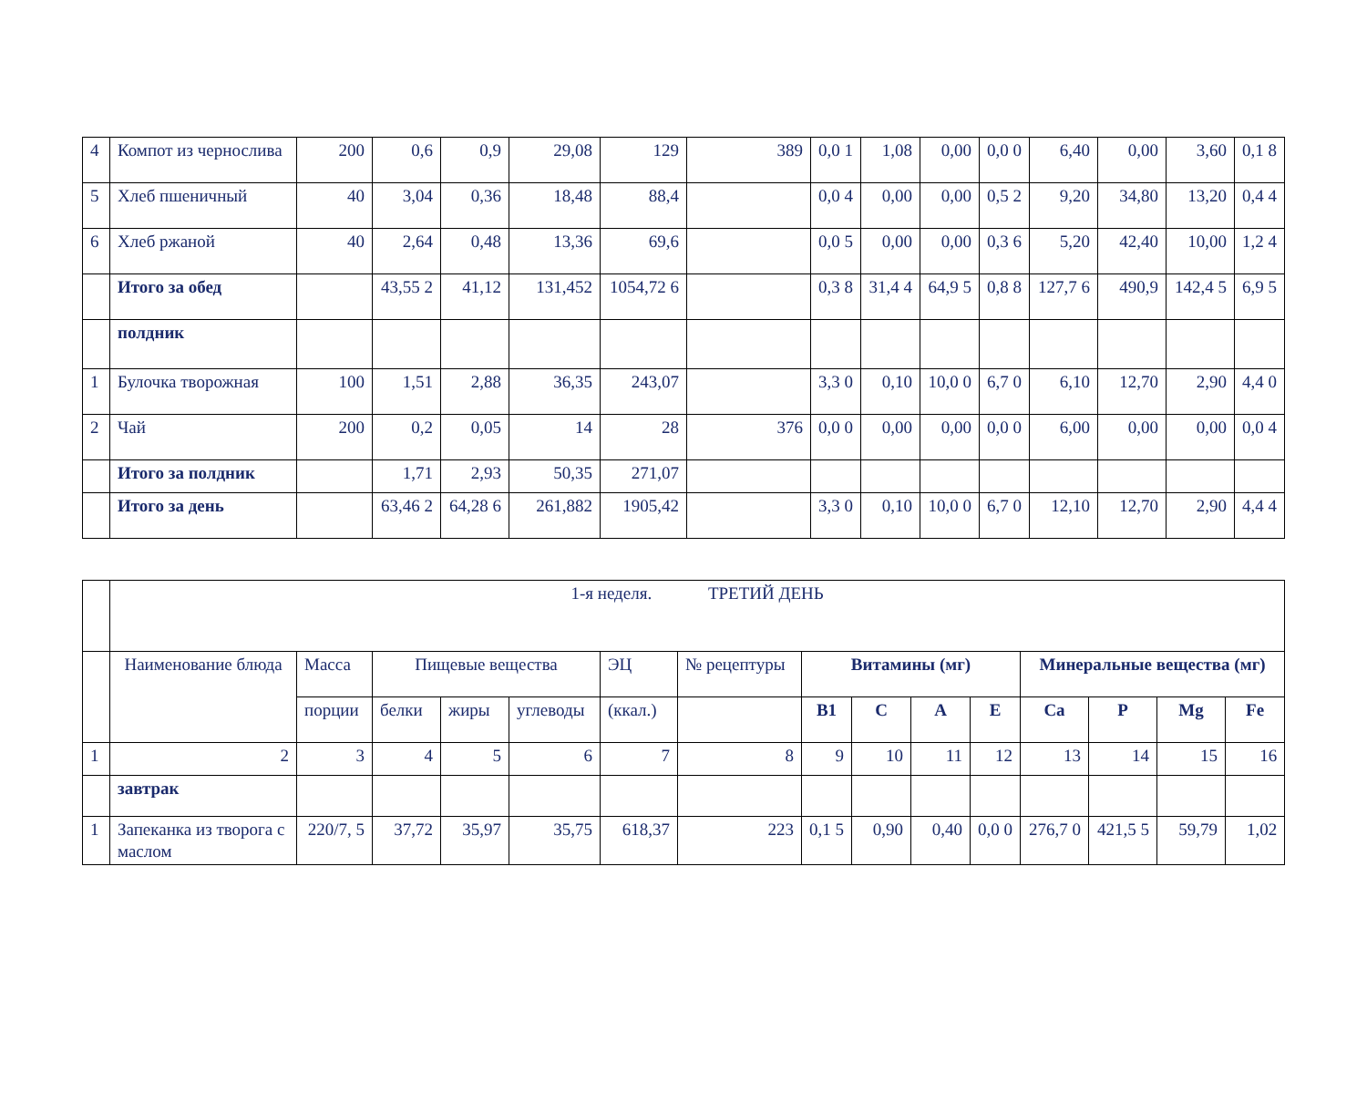| 4 | Компот из чернослива | 200 | 0,6 | 0,9 | 29,08 | 129 | 389 | 0,0 1 | 1,08 | 0,00 | 0,0 0 | 6,40 | 0,00 | 3,60 | 0,1 8 |
| 5 | Хлеб пшеничный | 40 | 3,04 | 0,36 | 18,48 | 88,4 | | 0,0 4 | 0,00 | 0,00 | 0,5 2 | 9,20 | 34,80 | 13,20 | 0,4 4 |
| 6 | Хлеб ржаной | 40 | 2,64 | 0,48 | 13,36 | 69,6 | | 0,0 5 | 0,00 | 0,00 | 0,3 6 | 5,20 | 42,40 | 10,00 | 1,2 4 |
| | Итого за обед | | 43,55 2 | 41,12 | 131,452 | 1054,72 6 | | 0,3 8 | 31,4 4 | 64,9 5 | 0,8 8 | 127,7 6 | 490,9 | 142,4 5 | 6,9 5 |
| | полдник | | | | | | | | | | | | | | |
| 1 | Булочка творожная | 100 | 1,51 | 2,88 | 36,35 | 243,07 | | 3,3 0 | 0,10 | 10,0 0 | 6,7 0 | 6,10 | 12,70 | 2,90 | 4,4 0 |
| 2 | Чай | 200 | 0,2 | 0,05 | 14 | 28 | 376 | 0,0 0 | 0,00 | 0,00 | 0,0 0 | 6,00 | 0,00 | 0,00 | 0,0 4 |
| | Итого за полдник | | 1,71 | 2,93 | 50,35 | 271,07 | | | | | | | | | |
| | Итого за день | | 63,46 2 | 64,28 6 | 261,882 | 1905,42 | | 3,3 0 | 0,10 | 10,0 0 | 6,7 0 | 12,10 | 12,70 | 2,90 | 4,4 4 |
| | 1-я неделя. ТРЕТИЙ ДЕНЬ | | | | | | | | | | | | | | |
| | Наименование блюда | Масса | Пищевые вещества | | | ЭЦ | № рецептуры | Витамины (мг) | | | | Минеральные вещества (мг) | | | |
| | | порции | белки | жиры | углеводы | (ккал.) | | В1 | С | А | Е | Са | Р | Mg | Fe |
| 1 | 2 | 3 | 4 | 5 | 6 | 7 | 8 | 9 | 10 | 11 | 12 | 13 | 14 | 15 | 16 |
| | завтрак | | | | | | | | | | | | | | |
| 1 | Запеканка из творога с маслом | 220/7, 5 | 37,72 | 35,97 | 35,75 | 618,37 | 223 | 0,1 5 | 0,90 | 0,40 | 0,0 0 | 276,7 0 | 421,5 5 | 59,79 | 1,02 |